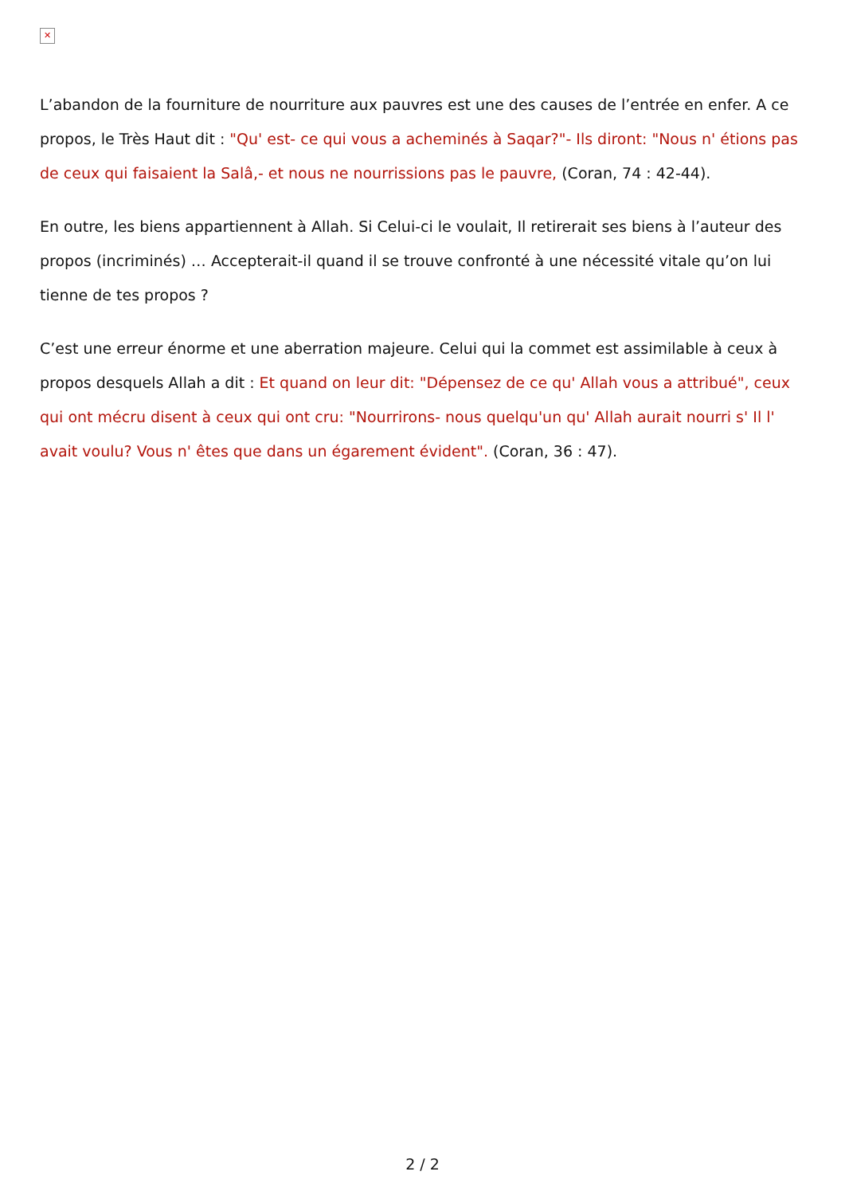✕
L’abandon de la fourniture de nourriture aux pauvres est une des causes de l’entrée en enfer. A ce propos, le Très Haut dit : "Qu' est- ce qui vous a acheminés à Saqar?"- Ils diront: "Nous n' étions pas de ceux qui faisaient la Salâ,- et nous ne nourrissions pas le pauvre, (Coran, 74 : 42-44).
En outre, les biens appartiennent à Allah. Si Celui-ci le voulait, Il retirerait ses biens à l’auteur des propos (incriminés) … Accepterait-il quand il se trouve confronté à une nécessité vitale qu’on lui tienne de tes propos ?
C’est une erreur énorme et une aberration majeure. Celui qui la commet est assimilable à ceux à propos desquels Allah a dit : Et quand on leur dit: "Dépensez de ce qu' Allah vous a attribué", ceux qui ont mécru disent à ceux qui ont cru: "Nourrirons- nous quelqu'un qu' Allah aurait nourri s' Il l' avait voulu? Vous n' êtes que dans un égarement évident". (Coran, 36 : 47).
2 / 2